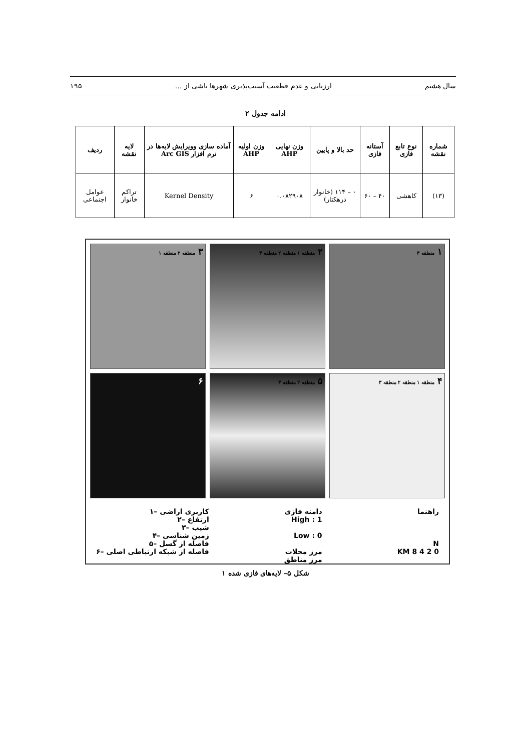سال هشتم ارزیابی و عدم قطعیت آسیب‌پذیری شهرها ناشی از ... ۱۹۵
ادامه جدول ۲
| شماره نقشه | نوع تابع فازی | آستانه فازی | حد بالا و پایین | وزن نهایی AHP | وزن اولیه AHP | آماده سازی وویرایش لایه‌ها در نرم افزار Arc GIS | لایه نقشه | ردیف |
| --- | --- | --- | --- | --- | --- | --- | --- | --- |
| (۱۳) | کاهشی | ۴۰ – ۶۰ | ۰ – ۱۱۴ (خانوار درهکتار) | ۰،۰۸۲۹۰۸ | ۶ | Kernel Density | تراکم خانوار | عوامل اجتماعی |
۱ منطقه ۳
۲ منطقه ۱ منطقه ۲ منطقه ۳
۳ منطقه ۲ منطقه ۱
۴ منطقه ۱ منطقه ۲ منطقه ۳
۵ منطقه ۲ منطقه ۳
۶
راهنما
N
0 2 4 8 KM
دامنه فازی
High : 1
Low : 0
مرز محلات
مرز مناطق
کاربری اراضی –۱
ارتفاع –۲
شیب –۳
زمین شناسی –۴
فاصله از گسل –۵
فاصله از شبکه ارتباطی اصلی –۶
شکل ۵– لایه‌های فازی شده ۱